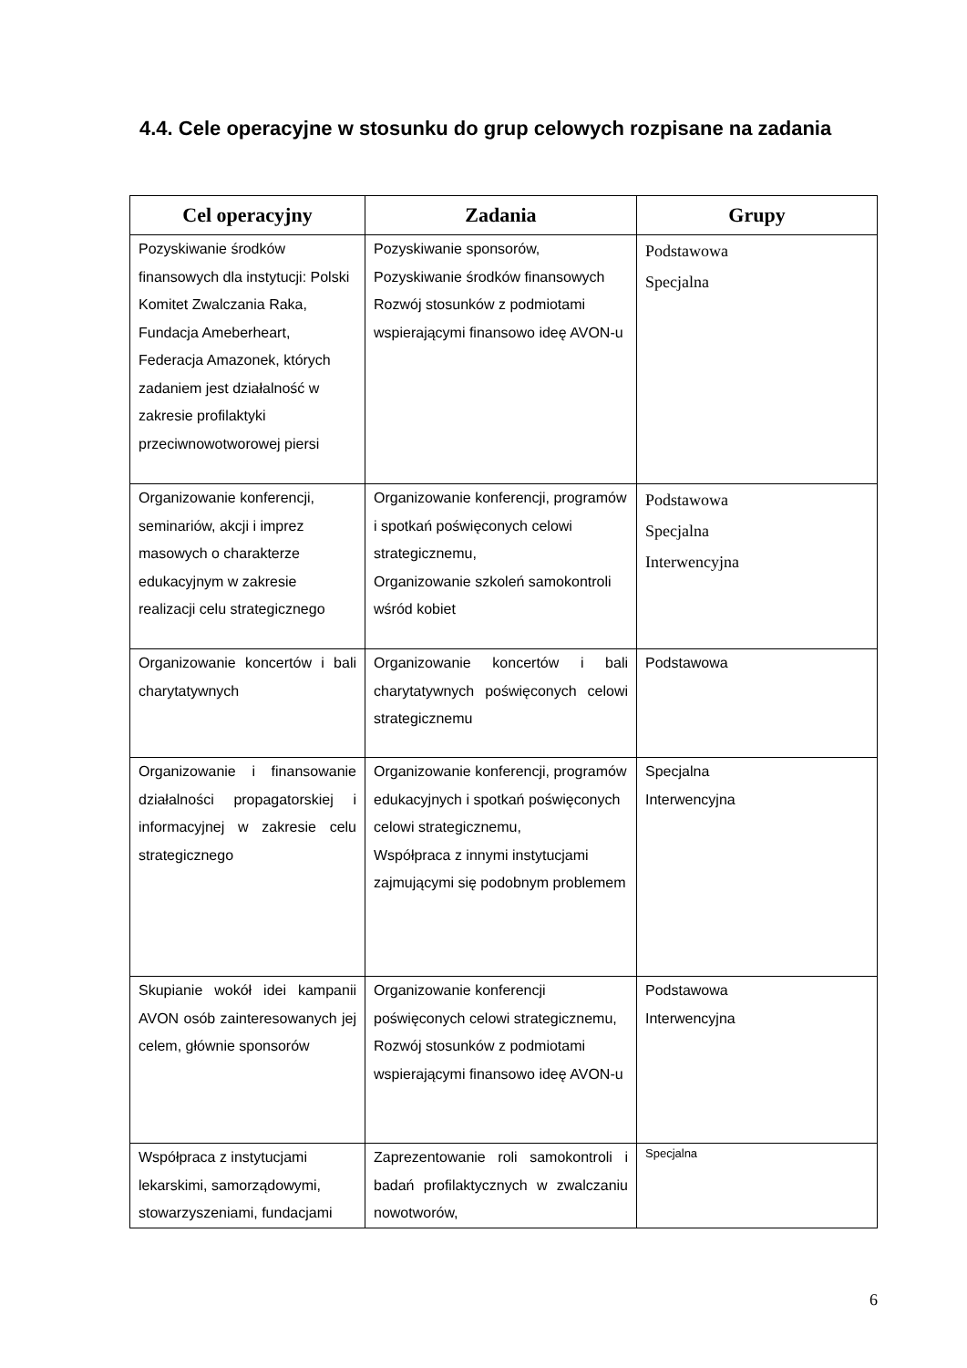4.4. Cele operacyjne w stosunku do grup celowych rozpisane na zadania
| Cel operacyjny | Zadania | Grupy |
| --- | --- | --- |
| Pozyskiwanie środków finansowych dla instytucji: Polski Komitet Zwalczania Raka, Fundacja Ameberheart, Federacja Amazonek, których zadaniem jest działalność w zakresie profilaktyki przeciwnowotworowej piersi | Pozyskiwanie sponsorów, Pozyskiwanie środków finansowych Rozwój stosunków z podmiotami wspierającymi finansowo ideę AVON-u | Podstawowa Specjalna |
| Organizowanie konferencji, seminariów, akcji i imprez masowych o charakterze edukacyjnym w zakresie realizacji celu strategicznego | Organizowanie konferencji, programów i spotkań poświęconych celowi strategicznemu, Organizowanie szkoleń samokontroli wśród kobiet | Podstawowa Specjalna Interwencyjna |
| Organizowanie koncertów i bali charytatywnych | Organizowanie koncertów i bali charytatywnych poświęconych celowi strategicznemu | Podstawowa |
| Organizowanie i finansowanie działalności propagatorskiej i informacyjnej w zakresie celu strategicznego | Organizowanie konferencji, programów edukacyjnych i spotkań poświęconych celowi strategicznemu, Współpraca z innymi instytucjami zajmującymi się podobnym problemem | Specjalna Interwencyjna |
| Skupianie wokół idei kampanii AVON osób zainteresowanych jej celem, głównie sponsorów | Organizowanie konferencji poświęconych celowi strategicznemu, Rozwój stosunków z podmiotami wspierającymi finansowo ideę AVON-u | Podstawowa Interwencyjna |
| Współpraca z instytucjami lekarskimi, samorządowymi, stowarzyszeniami, fundacjami | Zaprezentowanie roli samokontroli i badań profilaktycznych w zwalczaniu nowotworów, | Specjalna |
6